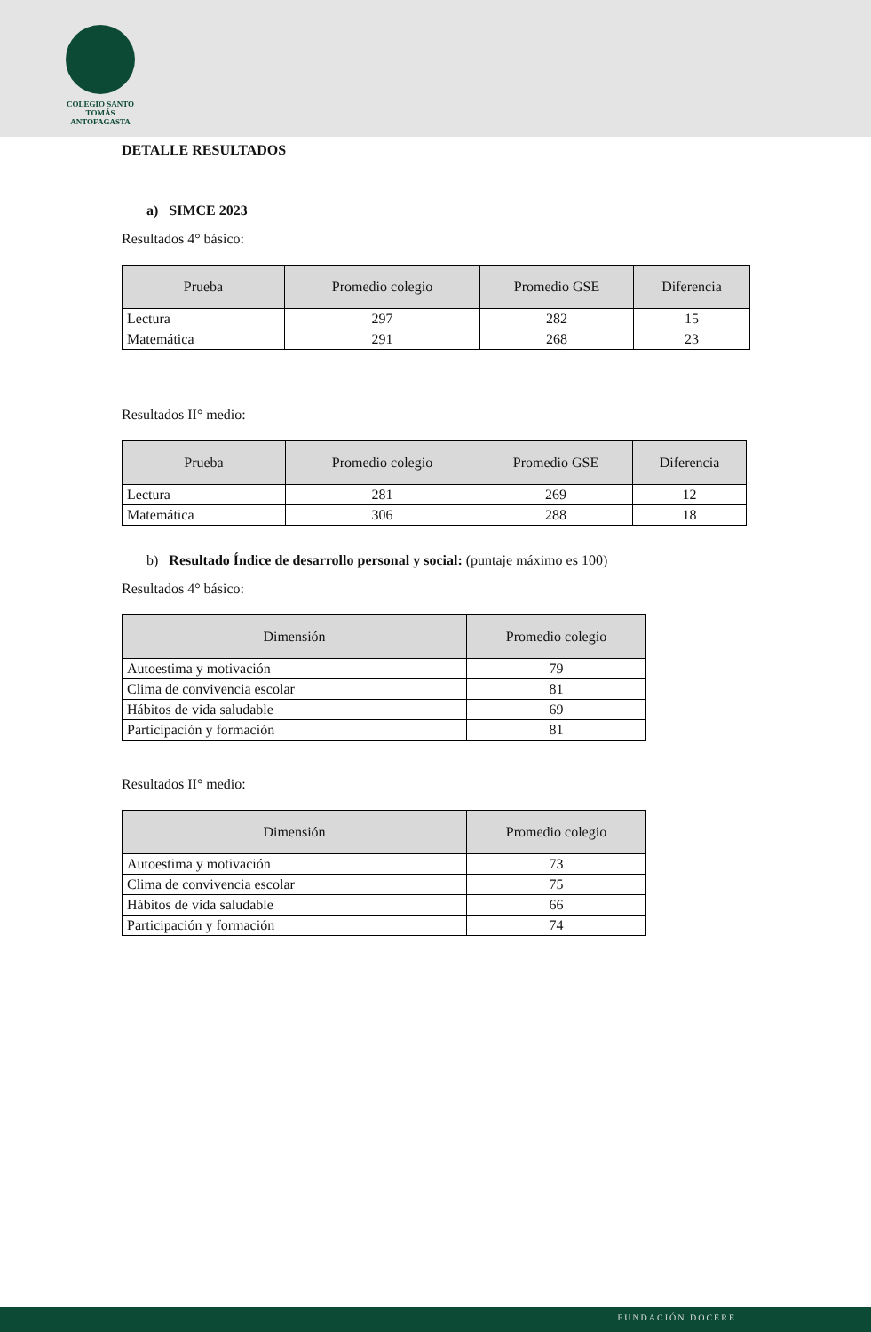COLEGIO SANTO TOMÁS
ANTOFAGASTA
DETALLE RESULTADOS
a) SIMCE 2023
Resultados 4° básico:
| Prueba | Promedio colegio | Promedio GSE | Diferencia |
| --- | --- | --- | --- |
| Lectura | 297 | 282 | 15 |
| Matemática | 291 | 268 | 23 |
Resultados II° medio:
| Prueba | Promedio colegio | Promedio GSE | Diferencia |
| --- | --- | --- | --- |
| Lectura | 281 | 269 | 12 |
| Matemática | 306 | 288 | 18 |
b) Resultado Índice de desarrollo personal y social: (puntaje máximo es 100)
Resultados 4° básico:
| Dimensión | Promedio colegio |
| --- | --- |
| Autoestima y motivación | 79 |
| Clima de convivencia escolar | 81 |
| Hábitos de vida saludable | 69 |
| Participación y formación | 81 |
Resultados II° medio:
| Dimensión | Promedio colegio |
| --- | --- |
| Autoestima y motivación | 73 |
| Clima de convivencia escolar | 75 |
| Hábitos de vida saludable | 66 |
| Participación y formación | 74 |
FUNDACIÓN DOCERE